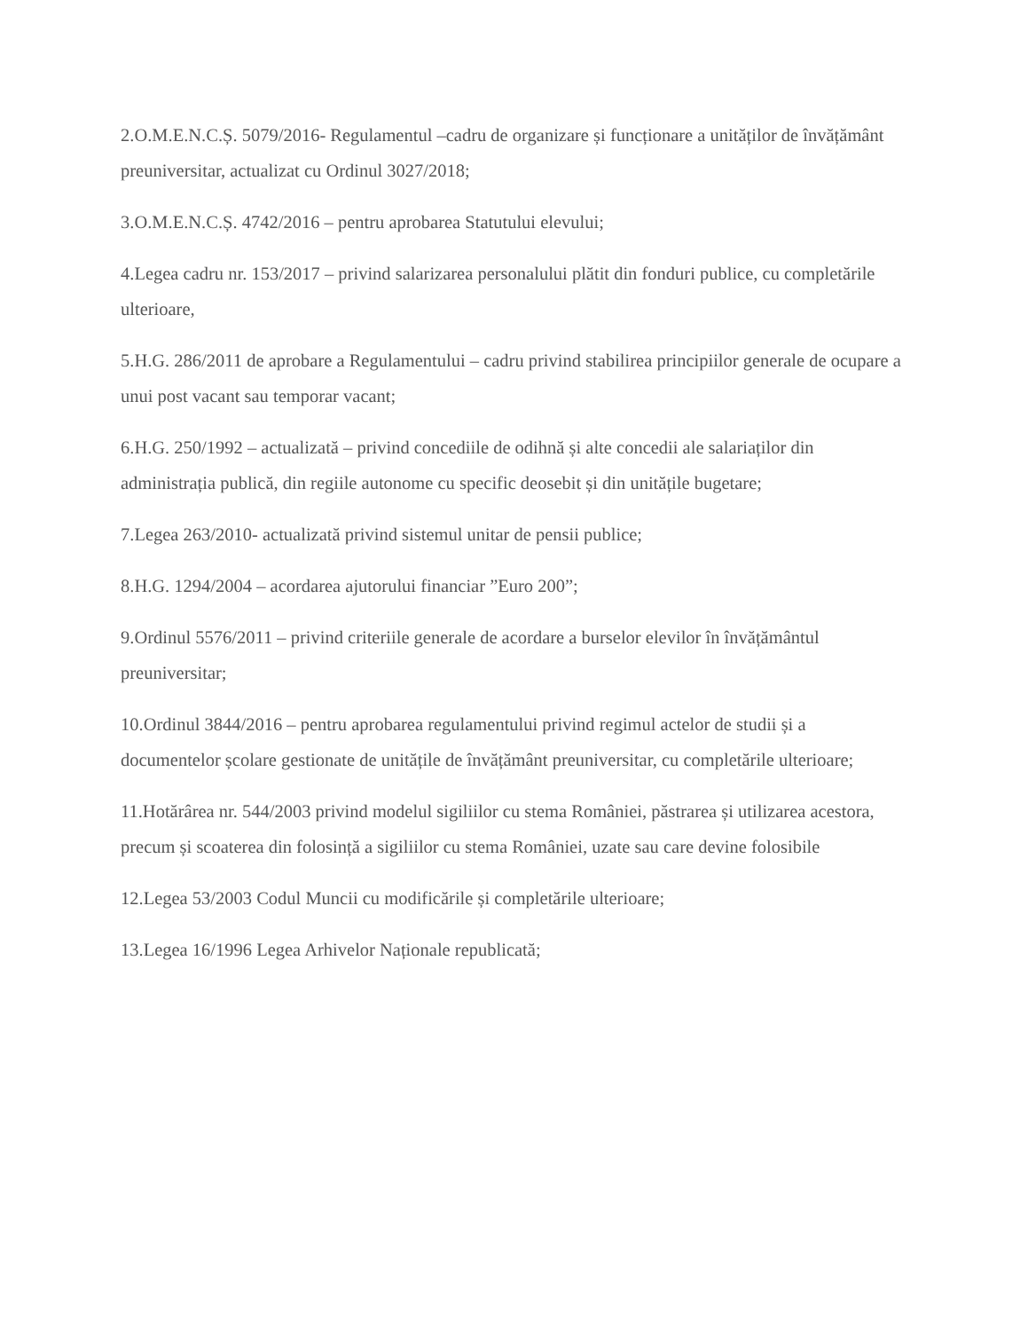2.O.M.E.N.C.Ș. 5079/2016- Regulamentul –cadru de organizare și funcționare a unităților de învățământ preuniversitar, actualizat cu Ordinul 3027/2018;
3.O.M.E.N.C.Ș. 4742/2016 – pentru aprobarea Statutului elevului;
4.Legea cadru nr. 153/2017 – privind salarizarea personalului plătit din fonduri publice, cu completările ulterioare,
5.H.G. 286/2011 de aprobare a Regulamentului – cadru privind stabilirea principiilor generale de ocupare a unui post vacant sau temporar vacant;
6.H.G. 250/1992 – actualizată – privind concediile de odihnă și alte concedii ale salariaților din administrația publică, din regiile autonome cu specific deosebit și din unitățile bugetare;
7.Legea 263/2010- actualizată privind sistemul unitar de pensii publice;
8.H.G. 1294/2004 – acordarea ajutorului financiar ”Euro 200”;
9.Ordinul 5576/2011 – privind criteriile generale de acordare a burselor elevilor în învățământul preuniversitar;
10.Ordinul 3844/2016 – pentru aprobarea regulamentului privind regimul actelor de studii și a documentelor școlare gestionate de unitățile de învățământ preuniversitar, cu completările ulterioare;
11.Hotărârea nr. 544/2003 privind modelul sigiliilor cu stema României, păstrarea și utilizarea acestora, precum și scoaterea din folosință a sigiliilor cu stema României, uzate sau care devine folosibile
12.Legea 53/2003 Codul Muncii cu modificările și completările ulterioare;
13.Legea 16/1996 Legea Arhivelor Naționale republicată;